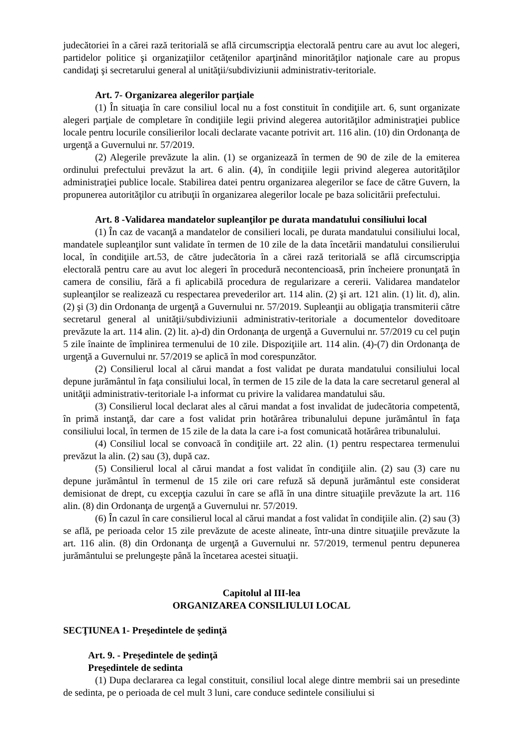judecătoriei în a cărei rază teritorială se află circumscripţia electorală pentru care au avut loc alegeri, partidelor politice şi organizaţiilor cetăţenilor aparţinând minorităţilor naţionale care au propus candidaţi şi secretarului general al unităţii/subdiviziunii administrativ-teritoriale.
Art. 7- Organizarea alegerilor parţiale
(1) În situaţia în care consiliul local nu a fost constituit în condiţiile art. 6, sunt organizate alegeri parţiale de completare în condiţiile legii privind alegerea autorităţilor administraţiei publice locale pentru locurile consilierilor locali declarate vacante potrivit art. 116 alin. (10) din Ordonanţa de urgenţă a Guvernului nr. 57/2019.
(2) Alegerile prevăzute la alin. (1) se organizează în termen de 90 de zile de la emiterea ordinului prefectului prevăzut la art. 6 alin. (4), în condiţiile legii privind alegerea autorităţilor administraţiei publice locale. Stabilirea datei pentru organizarea alegerilor se face de către Guvern, la propunerea autorităţilor cu atribuţii în organizarea alegerilor locale pe baza solicitării prefectului.
Art. 8 -Validarea mandatelor supleanţilor pe durata mandatului consiliului local
(1) În caz de vacanţă a mandatelor de consilieri locali, pe durata mandatului consiliului local, mandatele supleanţilor sunt validate în termen de 10 zile de la data încetării mandatului consilierului local, în condiţiile art.53, de către judecătoria în a cărei rază teritorială se află circumscripţia electorală pentru care au avut loc alegeri în procedură necontencioasă, prin încheiere pronunţată în camera de consiliu, fără a fi aplicabilă procedura de regularizare a cererii. Validarea mandatelor supleanţilor se realizează cu respectarea prevederilor art. 114 alin. (2) şi art. 121 alin. (1) lit. d), alin. (2) şi (3) din Ordonanţa de urgenţă a Guvernului nr. 57/2019. Supleanţii au obligaţia transmiterii către secretarul general al unităţii/subdiviziunii administrativ-teritoriale a documentelor doveditoare prevăzute la art. 114 alin. (2) lit. a)-d) din Ordonanţa de urgenţă a Guvernului nr. 57/2019 cu cel puţin 5 zile înainte de împlinirea termenului de 10 zile. Dispoziţiile art. 114 alin. (4)-(7) din Ordonanţa de urgenţă a Guvernului nr. 57/2019 se aplică în mod corespunzător.
(2) Consilierul local al cărui mandat a fost validat pe durata mandatului consiliului local depune jurământul în faţa consiliului local, în termen de 15 zile de la data la care secretarul general al unităţii administrativ-teritoriale l-a informat cu privire la validarea mandatului său.
(3) Consilierul local declarat ales al cărui mandat a fost invalidat de judecătoria competentă, în primă instanţă, dar care a fost validat prin hotărârea tribunalului depune jurământul în faţa consiliului local, în termen de 15 zile de la data la care i-a fost comunicată hotărârea tribunalului.
(4) Consiliul local se convoacă în condiţiile art. 22 alin. (1) pentru respectarea termenului prevăzut la alin. (2) sau (3), după caz.
(5) Consilierul local al cărui mandat a fost validat în condiţiile alin. (2) sau (3) care nu depune jurământul în termenul de 15 zile ori care refuză să depună jurământul este considerat demisionat de drept, cu excepţia cazului în care se află în una dintre situaţiile prevăzute la art. 116 alin. (8) din Ordonanţa de urgenţă a Guvernului nr. 57/2019.
(6) În cazul în care consilierul local al cărui mandat a fost validat în condiţiile alin. (2) sau (3) se află, pe perioada celor 15 zile prevăzute de aceste alineate, într-una dintre situaţiile prevăzute la art. 116 alin. (8) din Ordonanţa de urgenţă a Guvernului nr. 57/2019, termenul pentru depunerea jurământului se prelungeşte până la încetarea acestei situaţii.
Capitolul al III-lea
ORGANIZAREA CONSILIULUI LOCAL
SECŢIUNEA 1- Preşedintele de şedinţă
Art. 9. - Preşedintele de şedinţă
Preşedintele de sedinta
(1) Dupa declararea ca legal constituit, consiliul local alege dintre membrii sai un presedinte de sedinta, pe o perioada de cel mult 3 luni, care conduce sedintele consiliului si